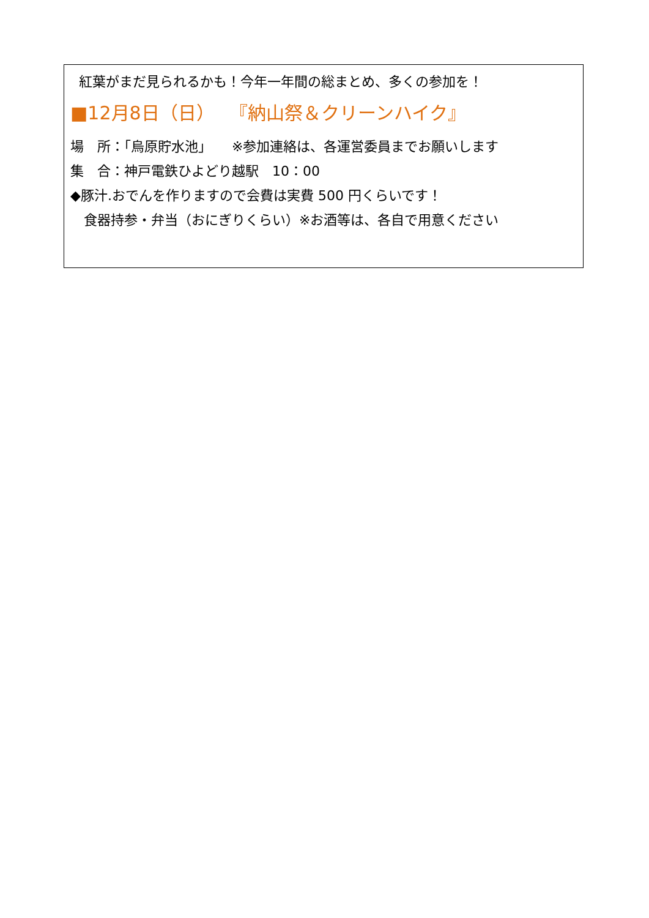紅葉がまだ見られるかも！今年一年間の総まとめ、多くの参加を！
■12月8日（日）　 『納山祭＆クリーンハイク』
場　所：「烏原貯水池」　　※参加連絡は、各運営委員までお願いします
集　合：神戸電鉄ひよどり越駅　10：00
◆豚汁.おでんを作りますので会費は実費 500 円くらいです！
　食器持参・弁当（おにぎりくらい）※お酒等は、各自で用意ください